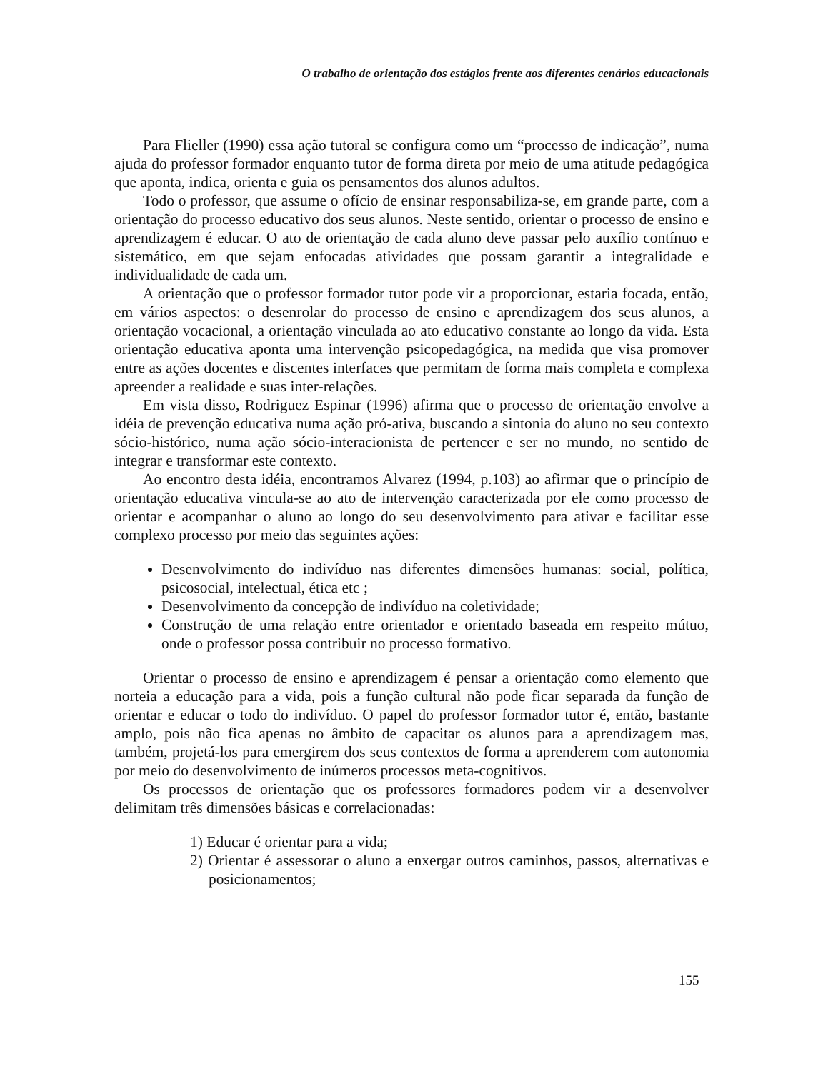O trabalho de orientação dos estágios frente aos diferentes cenários educacionais
Para Flieller (1990) essa ação tutoral se configura como um “processo de indicação”, numa ajuda do professor formador enquanto tutor de forma direta por meio de uma atitude pedagógica que aponta, indica, orienta e guia os pensamentos dos alunos adultos.
Todo o professor, que assume o ofício de ensinar responsabiliza-se, em grande parte, com a orientação do processo educativo dos seus alunos. Neste sentido, orientar o processo de ensino e aprendizagem é educar. O ato de orientação de cada aluno deve passar pelo auxílio contínuo e sistemático, em que sejam enfocadas atividades que possam garantir a integralidade e individualidade de cada um.
A orientação que o professor formador tutor pode vir a proporcionar, estaria focada, então, em vários aspectos: o desenrolar do processo de ensino e aprendizagem dos seus alunos, a orientação vocacional, a orientação vinculada ao ato educativo constante ao longo da vida. Esta orientação educativa aponta uma intervenção psicopedagógica, na medida que visa promover entre as ações docentes e discentes interfaces que permitam de forma mais completa e complexa apreender a realidade e suas inter-relações.
Em vista disso, Rodriguez Espinar (1996) afirma que o processo de orientação envolve a idéia de prevenção educativa numa ação pró-ativa, buscando a sintonia do aluno no seu contexto sócio-histórico, numa ação sócio-interacionista de pertencer e ser no mundo, no sentido de integrar e transformar este contexto.
Ao encontro desta idéia, encontramos Alvarez (1994, p.103) ao afirmar que o princípio de orientação educativa vincula-se ao ato de intervenção caracterizada por ele como processo de orientar e acompanhar o aluno ao longo do seu desenvolvimento para ativar e facilitar esse complexo processo por meio das seguintes ações:
Desenvolvimento do indivíduo nas diferentes dimensões humanas: social, política, psicosocial, intelectual, ética etc ;
Desenvolvimento da concepção de indivíduo na coletividade;
Construção de uma relação entre orientador e orientado baseada em respeito mútuo, onde o professor possa contribuir no processo formativo.
Orientar o processo de ensino e aprendizagem é pensar a orientação como elemento que norteia a educação para a vida, pois a função cultural não pode ficar separada da função de orientar e educar o todo do indivíduo. O papel do professor formador tutor é, então, bastante amplo, pois não fica apenas no âmbito de capacitar os alunos para a aprendizagem mas, também, projetá-los para emergirem dos seus contextos de forma a aprenderem com autonomia por meio do desenvolvimento de inúmeros processos meta-cognitivos.
Os processos de orientação que os professores formadores podem vir a desenvolver delimitam três dimensões básicas e correlacionadas:
1) Educar é orientar para a vida;
2) Orientar é assessorar o aluno a enxergar outros caminhos, passos, alternativas e posicionamentos;
155